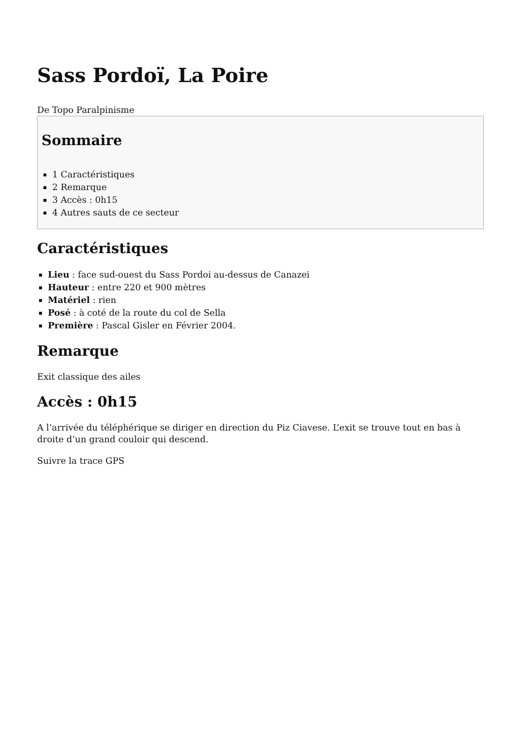Sass Pordoï, La Poire
De Topo Paralpinisme
Sommaire
1 Caractéristiques
2 Remarque
3 Accès : 0h15
4 Autres sauts de ce secteur
Caractéristiques
Lieu : face sud-ouest du Sass Pordoi au-dessus de Canazei
Hauteur : entre 220 et 900 mètres
Matériel : rien
Posé : à coté de la route du col de Sella
Première : Pascal Gisler en Février 2004.
Remarque
Exit classique des ailes
Accès : 0h15
A l’arrivée du téléphérique se diriger en direction du Piz Ciavese. L’exit se trouve tout en bas à droite d’un grand couloir qui descend.
Suivre la trace GPS